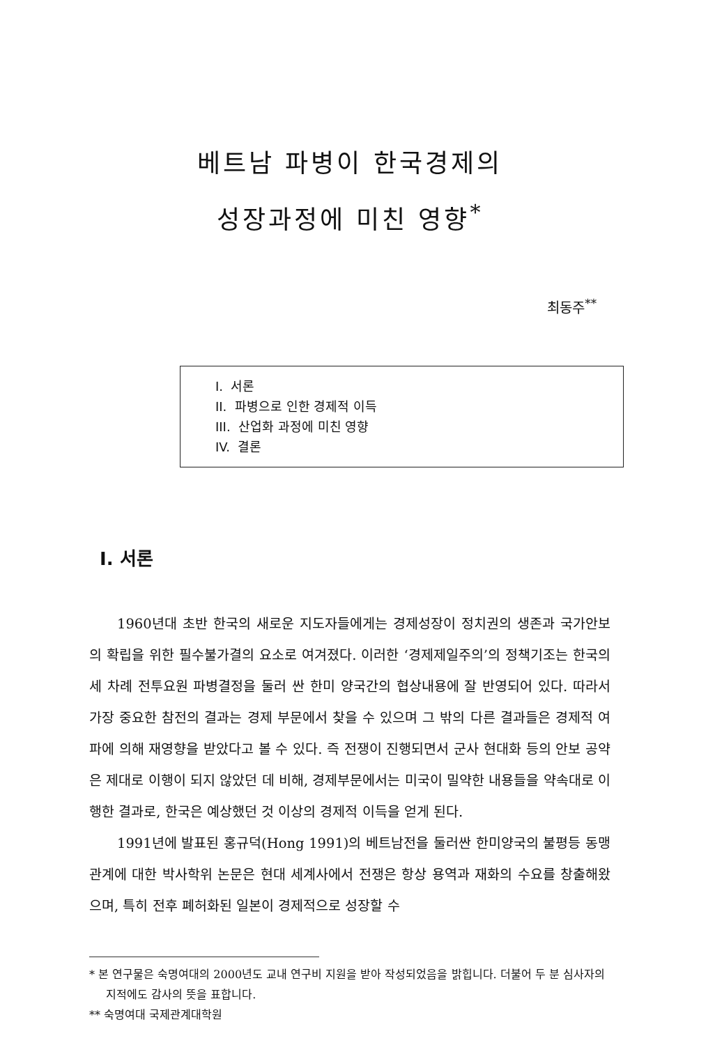베트남 파병이 한국경제의
성장과정에 미친 영향<sup>*</sup>
최동주<sup>**</sup>
I. 서론
II. 파병으로 인한 경제적 이득
III. 산업화 과정에 미친 영향
IV. 결론
I. 서론
1960년대 초반 한국의 새로운 지도자들에게는 경제성장이 정치권의 생존과 국가안보의 확립을 위한 필수불가결의 요소로 여겨졌다. 이러한 ‘경제제일주의’의 정책기조는 한국의 세 차례 전투요원 파병결정을 둘러 싼 한미 양국간의 협상내용에 잘 반영되어 있다. 따라서 가장 중요한 참전의 결과는 경제 부문에서 찾을 수 있으며 그 밖의 다른 결과들은 경제적 여파에 의해 재영향을 받았다고 볼 수 있다. 즉 전쟁이 진행되면서 군사 현대화 등의 안보 공약은 제대로 이행이 되지 않았던 데 비해, 경제부문에서는 미국이 밀약한 내용들을 약속대로 이행한 결과로, 한국은 예상했던 것 이상의 경제적 이득을 얻게 된다.
1991년에 발표된 홍규덕(Hong 1991)의 베트남전을 둘러싼 한미양국의 불평등 동맹관계에 대한 박사학위 논문은 현대 세계사에서 전쟁은 항상 용역과 재화의 수요를 창출해왔으며, 특히 전후 폐허화된 일본이 경제적으로 성장할 수
* 본 연구물은 숙명여대의 2000년도 교내 연구비 지원을 받아 작성되었음을 밝힙니다. 더불어 두 분 심사자의 지적에도 감사의 뜻을 표합니다.
** 숙명여대 국제관계대학원